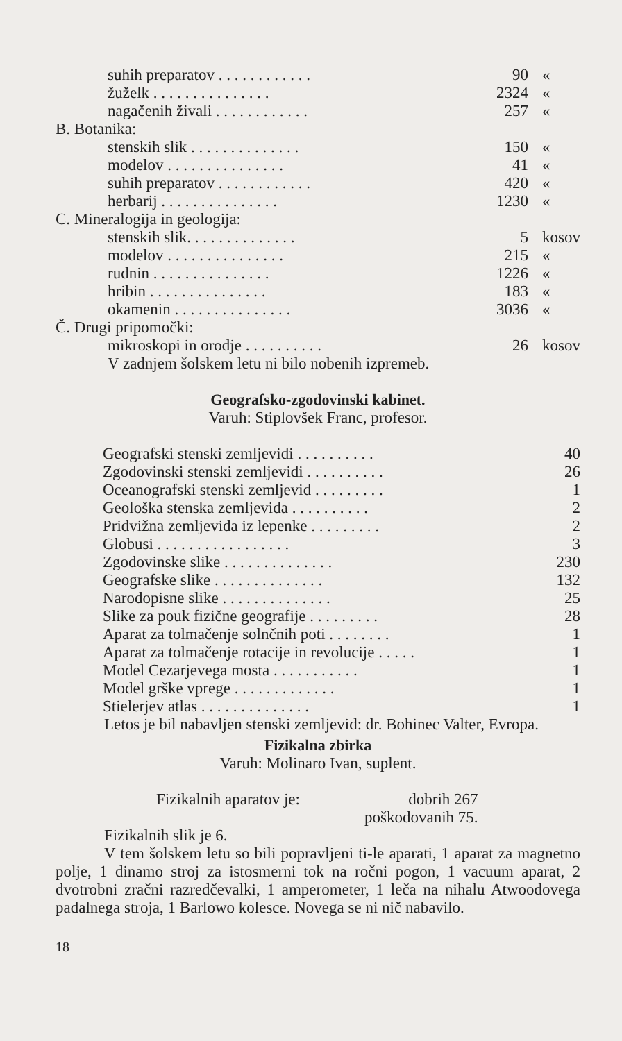| suhih preparatov . . . . . . . . . . . . | 90 | « |
| žuželk . . . . . . . . . . . . . . . | 2324 | « |
| nagačenih živali . . . . . . . . . . . . | 257 | « |
| B. Botanika: | | |
| stenskih slik . . . . . . . . . . . . . . | 150 | « |
| modelov . . . . . . . . . . . . . . . | 41 | « |
| suhih preparatov . . . . . . . . . . . . | 420 | « |
| herbarij . . . . . . . . . . . . . . . | 1230 | « |
| C. Mineralogija in geologija: | | |
| stenskih slik. . . . . . . . . . . . . . | 5 | kosov |
| modelov . . . . . . . . . . . . . . . | 215 | « |
| rudnin . . . . . . . . . . . . . . . | 1226 | « |
| hribin . . . . . . . . . . . . . . . | 183 | « |
| okamenin . . . . . . . . . . . . . . . | 3036 | « |
| Č. Drugi pripomočki: | | |
| mikroskopi in orodje . . . . . . . . . . | 26 | kosov |
| V zadnjem šolskem letu ni bilo nobenih izpremeb. | | |
Geografsko-zgodovinski kabinet.
Varuh: Stiplovšek Franc, profesor.
| Geografski stenski zemljevidi . . . . . . . . . . | 40 |
| Zgodovinski stenski zemljevidi . . . . . . . . . . | 26 |
| Oceanografski stenski zemljevid . . . . . . . . . | 1 |
| Geološka stenska zemljevida . . . . . . . . . . | 2 |
| Pridvižna zemljevida iz lepenke . . . . . . . . . | 2 |
| Globusi . . . . . . . . . . . . . . . . . | 3 |
| Zgodovinske slike . . . . . . . . . . . . . . | 230 |
| Geografske slike . . . . . . . . . . . . . . | 132 |
| Narodopisne slike . . . . . . . . . . . . . . | 25 |
| Slike za pouk fizične geografije . . . . . . . . . | 28 |
| Aparat za tolmačenje solnčnih poti . . . . . . . . | 1 |
| Aparat za tolmačenje rotacije in revolucije . . . . . | 1 |
| Model Cezarjevega mosta . . . . . . . . . . . | 1 |
| Model grške vprege . . . . . . . . . . . . . | 1 |
| Stielerjev atlas . . . . . . . . . . . . . . | 1 |
Letos je bil nabavljen stenski zemljevid: dr. Bohinec Valter, Evropa.
Fizikalna zbirka
Varuh: Molinaro Ivan, suplent.
| Fizikalnih aparatov je: | dobrih 267 |
| | poškodovanih 75. |
Fizikalnih slik je 6.
V tem šolskem letu so bili popravljeni ti-le aparati, 1 aparat za magnetno polje, 1 dinamo stroj za istosmerni tok na ročni pogon, 1 vacuum aparat, 2 dvotrobni zračni razredčevalki, 1 amperometer, 1 leča na nihalu Atwoodovega padalnega stroja, 1 Barlowo kolesce. Novega se ni nič nabavilo.
18